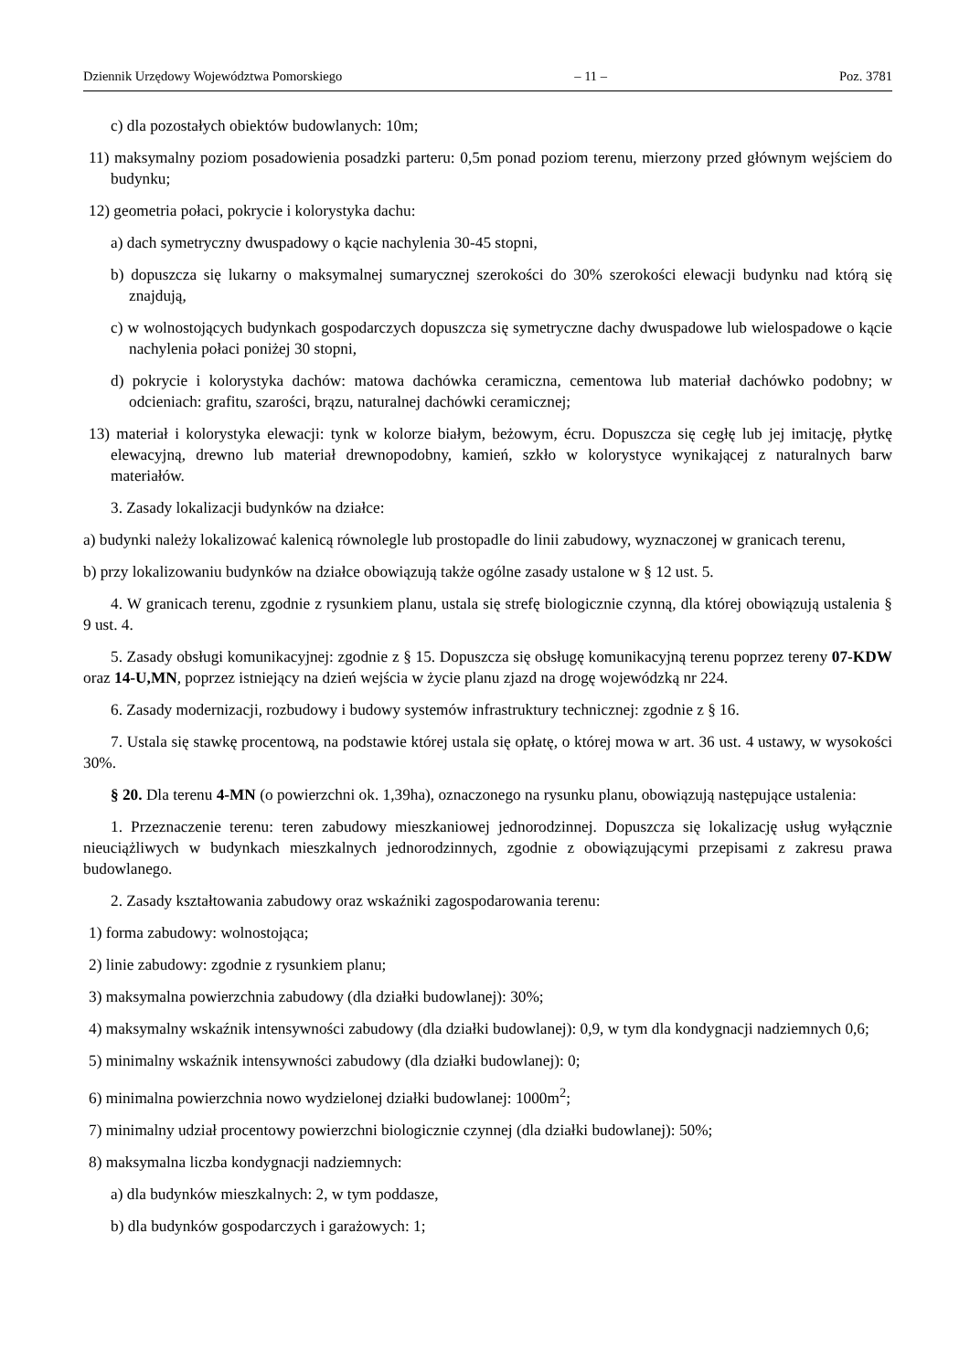Dziennik Urzędowy Województwa Pomorskiego – 11 – Poz. 3781
c) dla pozostałych obiektów budowlanych: 10m;
11) maksymalny poziom posadowienia posadzki parteru: 0,5m ponad poziom terenu, mierzony przed głównym wejściem do budynku;
12) geometria połaci, pokrycie i kolorystyka dachu:
a) dach symetryczny dwuspadowy o kącie nachylenia 30-45 stopni,
b) dopuszcza się lukarny o maksymalnej sumarycznej szerokości do 30% szerokości elewacji budynku nad którą się znajdują,
c) w wolnostojących budynkach gospodarczych dopuszcza się symetryczne dachy dwuspadowe lub wielospadowe o kącie nachylenia połaci poniżej 30 stopni,
d) pokrycie i kolorystyka dachów: matowa dachówka ceramiczna, cementowa lub materiał dachówko podobny; w odcieniach: grafitu, szarości, brązu, naturalnej dachówki ceramicznej;
13) materiał i kolorystyka elewacji: tynk w kolorze białym, beżowym, écru. Dopuszcza się cegłę lub jej imitację, płytkę elewacyjną, drewno lub materiał drewnopodobny, kamień, szkło w kolorystyce wynikającej z naturalnych barw materiałów.
3. Zasady lokalizacji budynków na działce:
a) budynki należy lokalizować kalenicą równolegle lub prostopadle do linii zabudowy, wyznaczonej w granicach terenu,
b) przy lokalizowaniu budynków na działce obowiązują także ogólne zasady ustalone w § 12 ust. 5.
4. W granicach terenu, zgodnie z rysunkiem planu, ustala się strefę biologicznie czynną, dla której obowiązują ustalenia § 9 ust. 4.
5. Zasady obsługi komunikacyjnej: zgodnie z § 15. Dopuszcza się obsługę komunikacyjną terenu poprzez tereny 07-KDW oraz 14-U,MN, poprzez istniejący na dzień wejścia w życie planu zjazd na drogę wojewódzką nr 224.
6. Zasady modernizacji, rozbudowy i budowy systemów infrastruktury technicznej: zgodnie z § 16.
7. Ustala się stawkę procentową, na podstawie której ustala się opłatę, o której mowa w art. 36 ust. 4 ustawy, w wysokości 30%.
§ 20. Dla terenu 4-MN (o powierzchni ok. 1,39ha), oznaczonego na rysunku planu, obowiązują następujące ustalenia:
1. Przeznaczenie terenu: teren zabudowy mieszkaniowej jednorodzinnej. Dopuszcza się lokalizację usług wyłącznie nieuciążliwych w budynkach mieszkalnych jednorodzinnych, zgodnie z obowiązującymi przepisami z zakresu prawa budowlanego.
2. Zasady kształtowania zabudowy oraz wskaźniki zagospodarowania terenu:
1) forma zabudowy: wolnostojąca;
2) linie zabudowy: zgodnie z rysunkiem planu;
3) maksymalna powierzchnia zabudowy (dla działki budowlanej): 30%;
4) maksymalny wskaźnik intensywności zabudowy (dla działki budowlanej): 0,9, w tym dla kondygnacji nadziemnych 0,6;
5) minimalny wskaźnik intensywności zabudowy (dla działki budowlanej): 0;
6) minimalna powierzchnia nowo wydzielonej działki budowlanej: 1000m<sup>2</sup>;
7) minimalny udział procentowy powierzchni biologicznie czynnej (dla działki budowlanej): 50%;
8) maksymalna liczba kondygnacji nadziemnych:
a) dla budynków mieszkalnych: 2, w tym poddasze,
b) dla budynków gospodarczych i garażowych: 1;